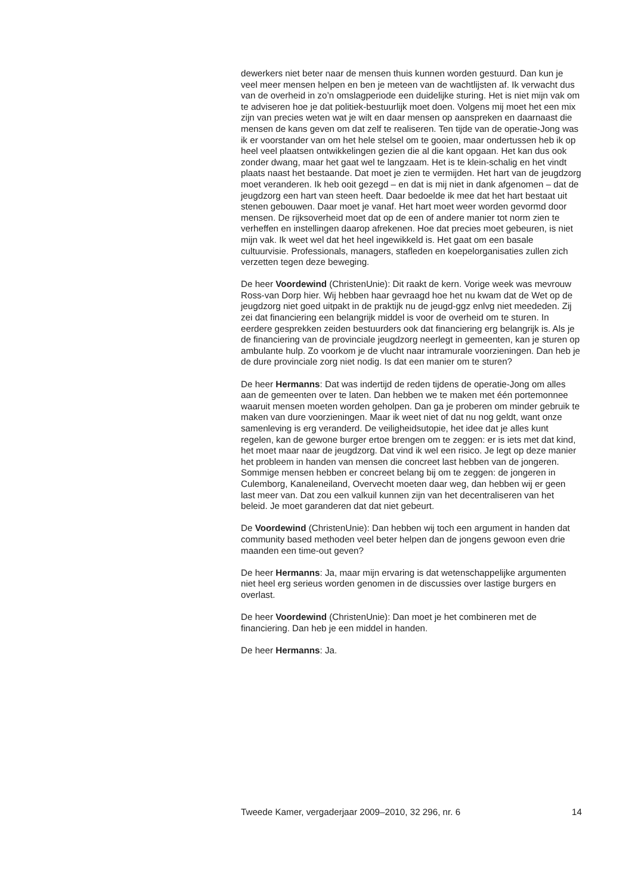dewerkers niet beter naar de mensen thuis kunnen worden gestuurd. Dan kun je veel meer mensen helpen en ben je meteen van de wachtlijsten af. Ik verwacht dus van de overheid in zo’n omslagperiode een duidelijke sturing. Het is niet mijn vak om te adviseren hoe je dat politiek-bestuurlijk moet doen. Volgens mij moet het een mix zijn van precies weten wat je wilt en daar mensen op aanspreken en daarnaast die mensen de kans geven om dat zelf te realiseren. Ten tijde van de operatie-Jong was ik er voorstander van om het hele stelsel om te gooien, maar ondertussen heb ik op heel veel plaatsen ontwikkelingen gezien die al die kant opgaan. Het kan dus ook zonder dwang, maar het gaat wel te langzaam. Het is te klein-schalig en het vindt plaats naast het bestaande. Dat moet je zien te vermijden. Het hart van de jeugdzorg moet veranderen. Ik heb ooit gezegd – en dat is mij niet in dank afgenomen – dat de jeugdzorg een hart van steen heeft. Daar bedoelde ik mee dat het hart bestaat uit stenen gebouwen. Daar moet je vanaf. Het hart moet weer worden gevormd door mensen. De rijksoverheid moet dat op de een of andere manier tot norm zien te verheffen en instellingen daarop afrekenen. Hoe dat precies moet gebeuren, is niet mijn vak. Ik weet wel dat het heel ingewikkeld is. Het gaat om een basale cultuurvisie. Professionals, managers, stafleden en koepelorganisaties zullen zich verzetten tegen deze beweging.
De heer Voordewind (ChristenUnie): Dit raakt de kern. Vorige week was mevrouw Ross-van Dorp hier. Wij hebben haar gevraagd hoe het nu kwam dat de Wet op de jeugdzorg niet goed uitpakt in de praktijk nu de jeugd-ggz enlvg niet meededen. Zij zei dat financiering een belangrijk middel is voor de overheid om te sturen. In eerdere gesprekken zeiden bestuurders ook dat financiering erg belangrijk is. Als je de financiering van de provinciale jeugdzorg neerlegt in gemeenten, kan je sturen op ambulante hulp. Zo voorkom je de vlucht naar intramurale voorzieningen. Dan heb je de dure provinciale zorg niet nodig. Is dat een manier om te sturen?
De heer Hermanns: Dat was indertijd de reden tijdens de operatie-Jong om alles aan de gemeenten over te laten. Dan hebben we te maken met één portemonnee waaruit mensen moeten worden geholpen. Dan ga je proberen om minder gebruik te maken van dure voorzieningen. Maar ik weet niet of dat nu nog geldt, want onze samenleving is erg veranderd. De veiligheidsutopie, het idee dat je alles kunt regelen, kan de gewone burger ertoe brengen om te zeggen: er is iets met dat kind, het moet maar naar de jeugdzorg. Dat vind ik wel een risico. Je legt op deze manier het probleem in handen van mensen die concreet last hebben van de jongeren. Sommige mensen hebben er concreet belang bij om te zeggen: de jongeren in Culemborg, Kanaleneiland, Overvecht moeten daar weg, dan hebben wij er geen last meer van. Dat zou een valkuil kunnen zijn van het decentraliseren van het beleid. Je moet garanderen dat dat niet gebeurt.
De Voordewind (ChristenUnie): Dan hebben wij toch een argument in handen dat community based methoden veel beter helpen dan de jongens gewoon even drie maanden een time-out geven?
De heer Hermanns: Ja, maar mijn ervaring is dat wetenschappelijke argumenten niet heel erg serieus worden genomen in de discussies over lastige burgers en overlast.
De heer Voordewind (ChristenUnie): Dan moet je het combineren met de financiering. Dan heb je een middel in handen.
De heer Hermanns: Ja.
Tweede Kamer, vergaderjaar 2009–2010, 32 296, nr. 6 14